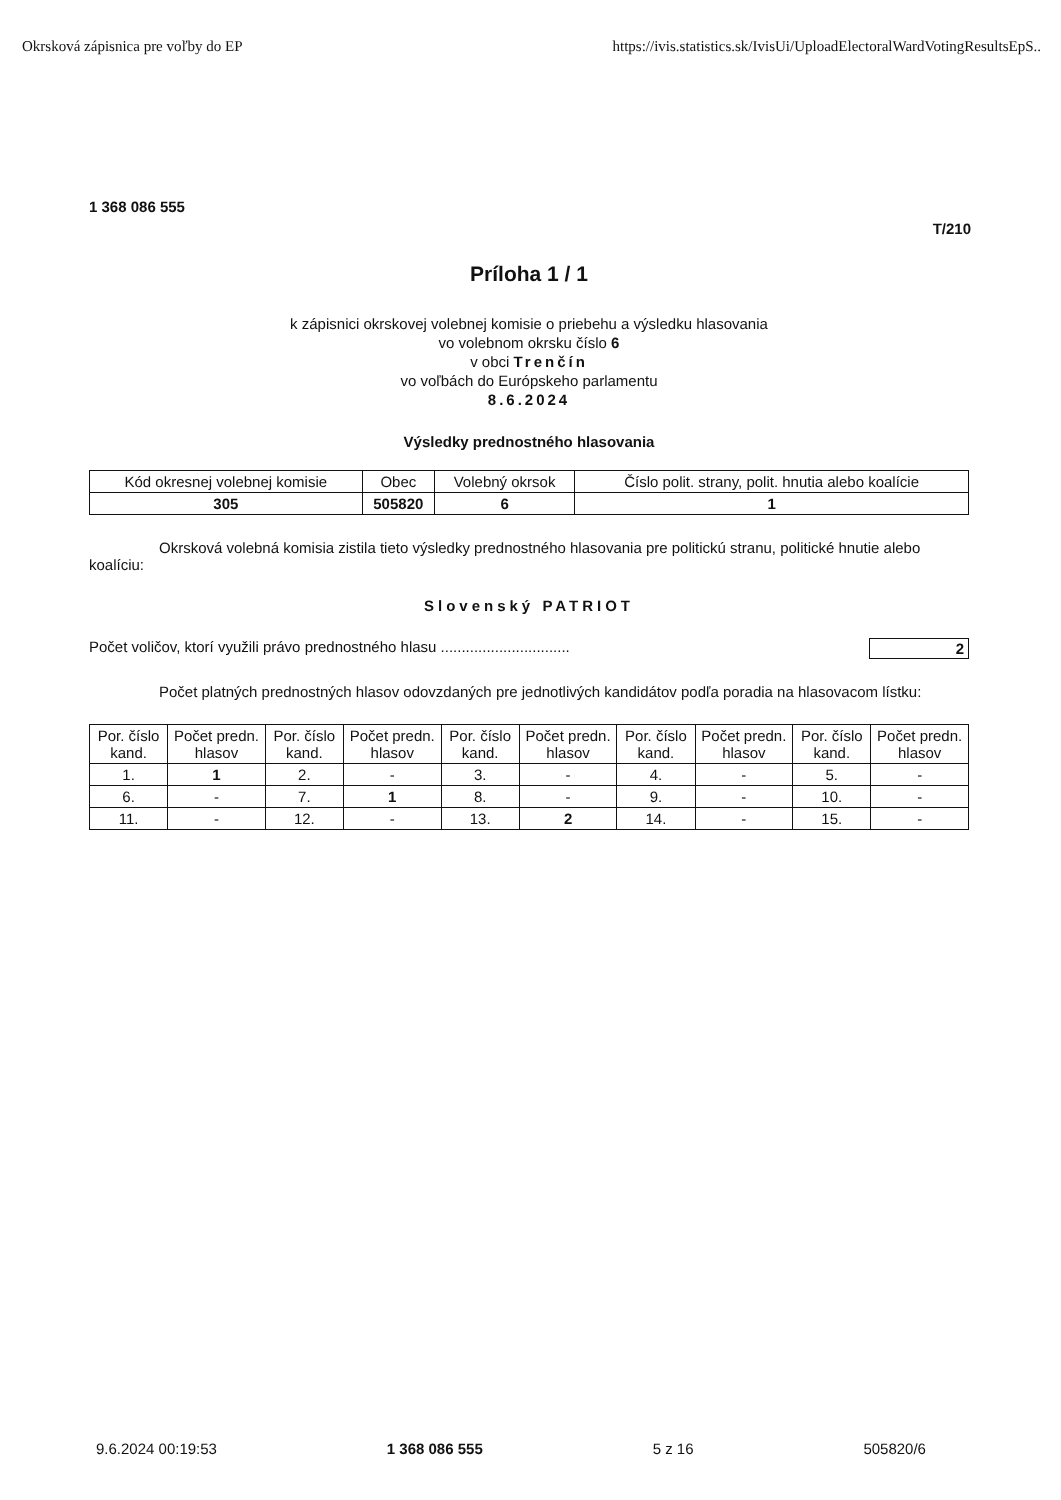Okrsková zápisnica pre voľby do EP https://ivis.statistics.sk/IvisUi/UploadElectoralWardVotingResultsEpS..
1 368 086 555
T/210
Príloha 1 / 1
k zápisnici okrskovej volebnej komisie o priebehu a výsledku hlasovania
vo volebnom okrsku číslo 6
v obci Trenčín
vo voľbách do Európskeho parlamentu
8.6.2024
Výsledky prednostného hlasovania
| Kód okresnej volebnej komisie | Obec | Volebný okrsok | Číslo polit. strany, polit. hnutia alebo koalície |
| --- | --- | --- | --- |
| 305 | 505820 | 6 | 1 |
Okrsková volebná komisia zistila tieto výsledky prednostného hlasovania pre politickú stranu, politické hnutie alebo koalíciu:
Slovenský PATRIOT
Počet voličov, ktorí využili právo prednostného hlasu ............................... 2
Počet platných prednostných hlasov odovzdaných pre jednotlivých kandidátov podľa poradia na hlasovacom lístku:
| Por. číslo kand. | Počet predn. hlasov | Por. číslo kand. | Počet predn. hlasov | Por. číslo kand. | Počet predn. hlasov | Por. číslo kand. | Počet predn. hlasov | Por. číslo kand. | Počet predn. hlasov |
| --- | --- | --- | --- | --- | --- | --- | --- | --- | --- |
| 1. | 1 | 2. | - | 3. | - | 4. | - | 5. | - |
| 6. | - | 7. | 1 | 8. | - | 9. | - | 10. | - |
| 11. | - | 12. | - | 13. | 2 | 14. | - | 15. | - |
9.6.2024 00:19:53 1 368 086 555 5 z 16 505820/6